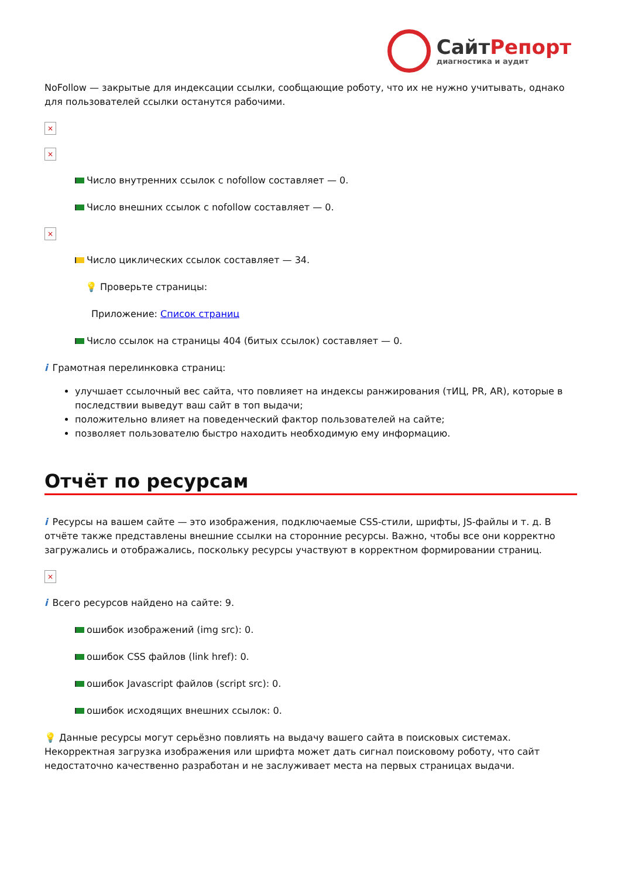Сайт Репорт
диагностика и аудит
NoFollow — закрытые для индексации ссылки, сообщающие роботу, что их не нужно учитывать, однако для пользователей ссылки останутся рабочими.
×
×
Число внутренних ссылок с nofollow составляет — 0.
Число внешних ссылок с nofollow составляет — 0.
×
Число циклических ссылок составляет — 34.
💡 Проверьте страницы:
Приложение: Список страниц
Число ссылок на страницы 404 (битых ссылок) составляет — 0.
i Грамотная перелинковка страниц:
улучшает ссылочный вес сайта, что повлияет на индексы ранжирования (тИЦ, PR, AR), которые в последствии выведут ваш сайт в топ выдачи;
положительно влияет на поведенческий фактор пользователей на сайте;
позволяет пользователю быстро находить необходимую ему информацию.
Отчёт по ресурсам
i Ресурсы на вашем сайте — это изображения, подключаемые CSS-стили, шрифты, JS-файлы и т. д. В отчёте также представлены внешние ссылки на сторонние ресурсы. Важно, чтобы все они корректно загружались и отображались, поскольку ресурсы участвуют в корректном формировании страниц.
×
i Всего ресурсов найдено на сайте: 9.
ошибок изображений (img src): 0.
ошибок CSS файлов (link href): 0.
ошибок Javascript файлов (script src): 0.
ошибок исходящих внешних ссылок: 0.
💡 Данные ресурсы могут серьёзно повлиять на выдачу вашего сайта в поисковых системах. Некорректная загрузка изображения или шрифта может дать сигнал поисковому роботу, что сайт недостаточно качественно разработан и не заслуживает места на первых страницах выдачи.